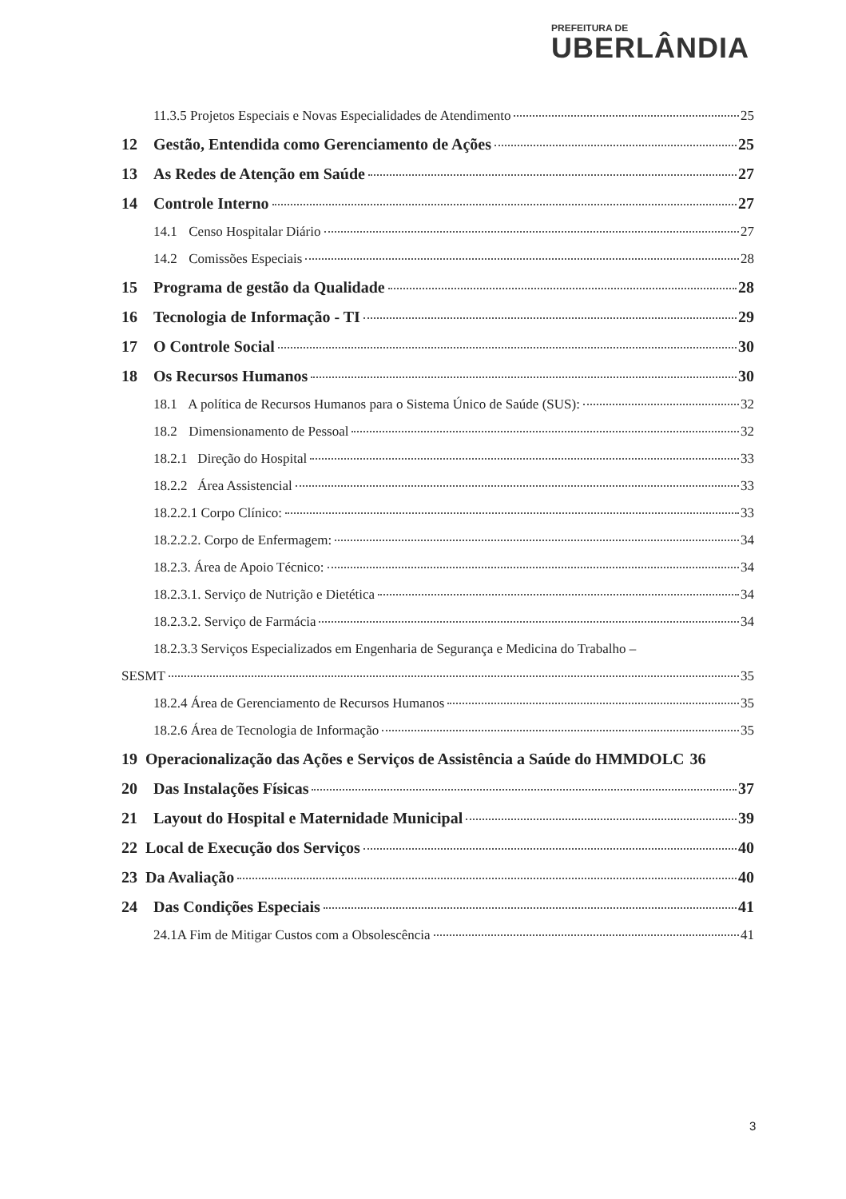PREFEITURA DE
UBERLÂNDIA
11.3.5 Projetos Especiais e Novas Especialidades de Atendimento 25
12 Gestão, Entendida como Gerenciamento de Ações 25
13 As Redes de Atenção em Saúde 27
14 Controle Interno 27
14.1 Censo Hospitalar Diário 27
14.2 Comissões Especiais 28
15 Programa de gestão da Qualidade 28
16 Tecnologia de Informação - TI 29
17 O Controle Social 30
18 Os Recursos Humanos 30
18.1 A política de Recursos Humanos para o Sistema Único de Saúde (SUS): 32
18.2 Dimensionamento de Pessoal 32
18.2.1 Direção do Hospital 33
18.2.2 Área Assistencial 33
18.2.2.1 Corpo Clínico: 33
18.2.2.2. Corpo de Enfermagem: 34
18.2.3. Área de Apoio Técnico: 34
18.2.3.1. Serviço de Nutrição e Dietética 34
18.2.3.2. Serviço de Farmácia 34
18.2.3.3 Serviços Especializados em Engenharia de Segurança e Medicina do Trabalho –
SESMT 35
18.2.4 Área de Gerenciamento de Recursos Humanos 35
18.2.6 Área de Tecnologia de Informação 35
19 Operacionalização das Ações e Serviços de Assistência a Saúde do HMMDOLC 36
20 Das Instalações Físicas 37
21 Layout do Hospital e Maternidade Municipal 39
22 Local de Execução dos Serviços 40
23 Da Avaliação 40
24 Das Condições Especiais 41
24.1A Fim de Mitigar Custos com a Obsolescência 41
3